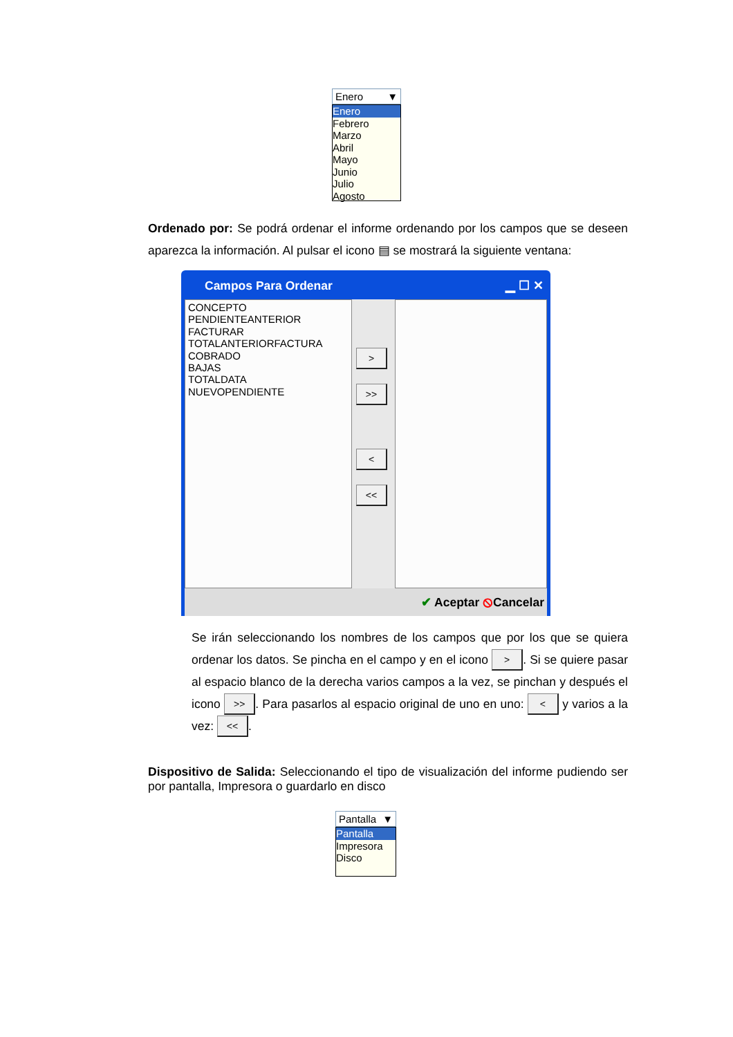Enero ▼
Enero
Febrero
Marzo
Abril
Mayo
Junio
Julio
Agosto
Ordenado por: Se podrá ordenar el informe ordenando por los campos que se deseen aparezca la información. Al pulsar el icono ▤ se mostrará la siguiente ventana:
Campos Para Ordenar ▁ ☐ ✕
CONCEPTO
PENDIENTEANTERIOR
FACTURAR
TOTALANTERIORFACTURA
COBRADO
BAJAS
TOTALDATA
NUEVOPENDIENTE
>
>>
<
<<
✔ Aceptar ⦸Cancelar
Se irán seleccionando los nombres de los campos que por los que se quiera ordenar los datos. Se pincha en el campo y en el icono >. Si se quiere pasar al espacio blanco de la derecha varios campos a la vez, se pinchan y después el icono >>. Para pasarlos al espacio original de uno en uno: < y varios a la vez: <<.
Dispositivo de Salida: Seleccionando el tipo de visualización del informe pudiendo ser por pantalla, Impresora o guardarlo en disco
Pantalla ▼
Pantalla
Impresora
Disco